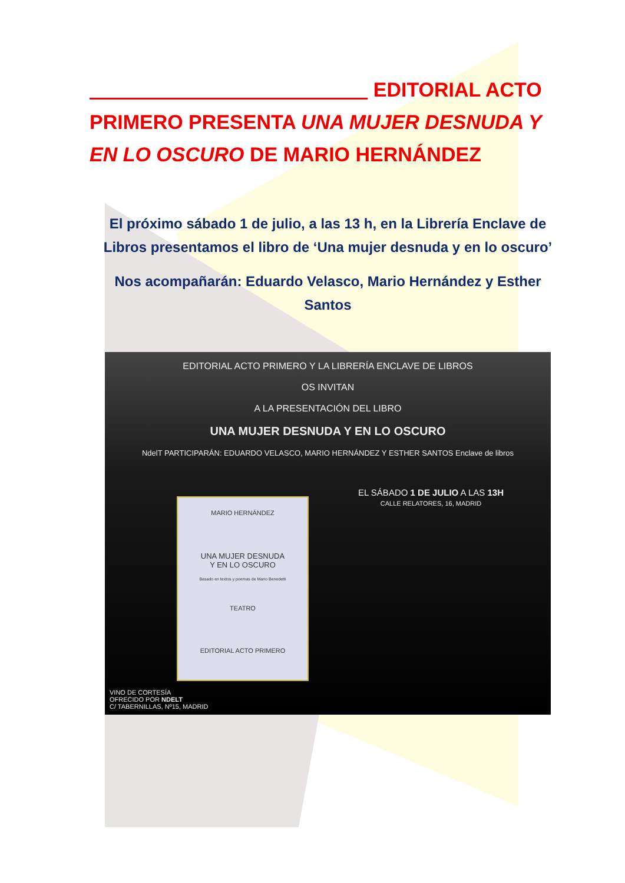EDITORIAL ACTO PRIMERO PRESENTA UNA MUJER DESNUDA Y EN LO OSCURO DE MARIO HERNÁNDEZ
El próximo sábado 1 de julio, a las 13 h, en la Librería Enclave de Libros presentamos el libro de ‘Una mujer desnuda y en lo oscuro’
Nos acompañarán: Eduardo Velasco, Mario Hernández y Esther Santos
EDITORIAL ACTO PRIMERO Y LA LIBRERÍA ENCLAVE DE LIBROS
OS INVITAN
A LA PRESENTACIÓN DEL LIBRO
UNA MUJER DESNUDA Y EN LO OSCURO
NdelT PARTICIPARÁN: EDUARDO VELASCO, MARIO HERNÁNDEZ Y ESTHER SANTOS Enclave de libros
MARIO HERNÁNDEZ
UNA MUJER DESNUDA
Y EN LO OSCURO
Basado en textos y poemas de Mario Benedetti
TEATRO
EDITORIAL ACTO PRIMERO
EL SÁBADO 1 DE JULIO A LAS 13H
CALLE RELATORES, 16, MADRID
VINO DE CORTESÍA
OFRECIDO POR NDELT
C/ TABERNILLAS, Nº15, MADRID